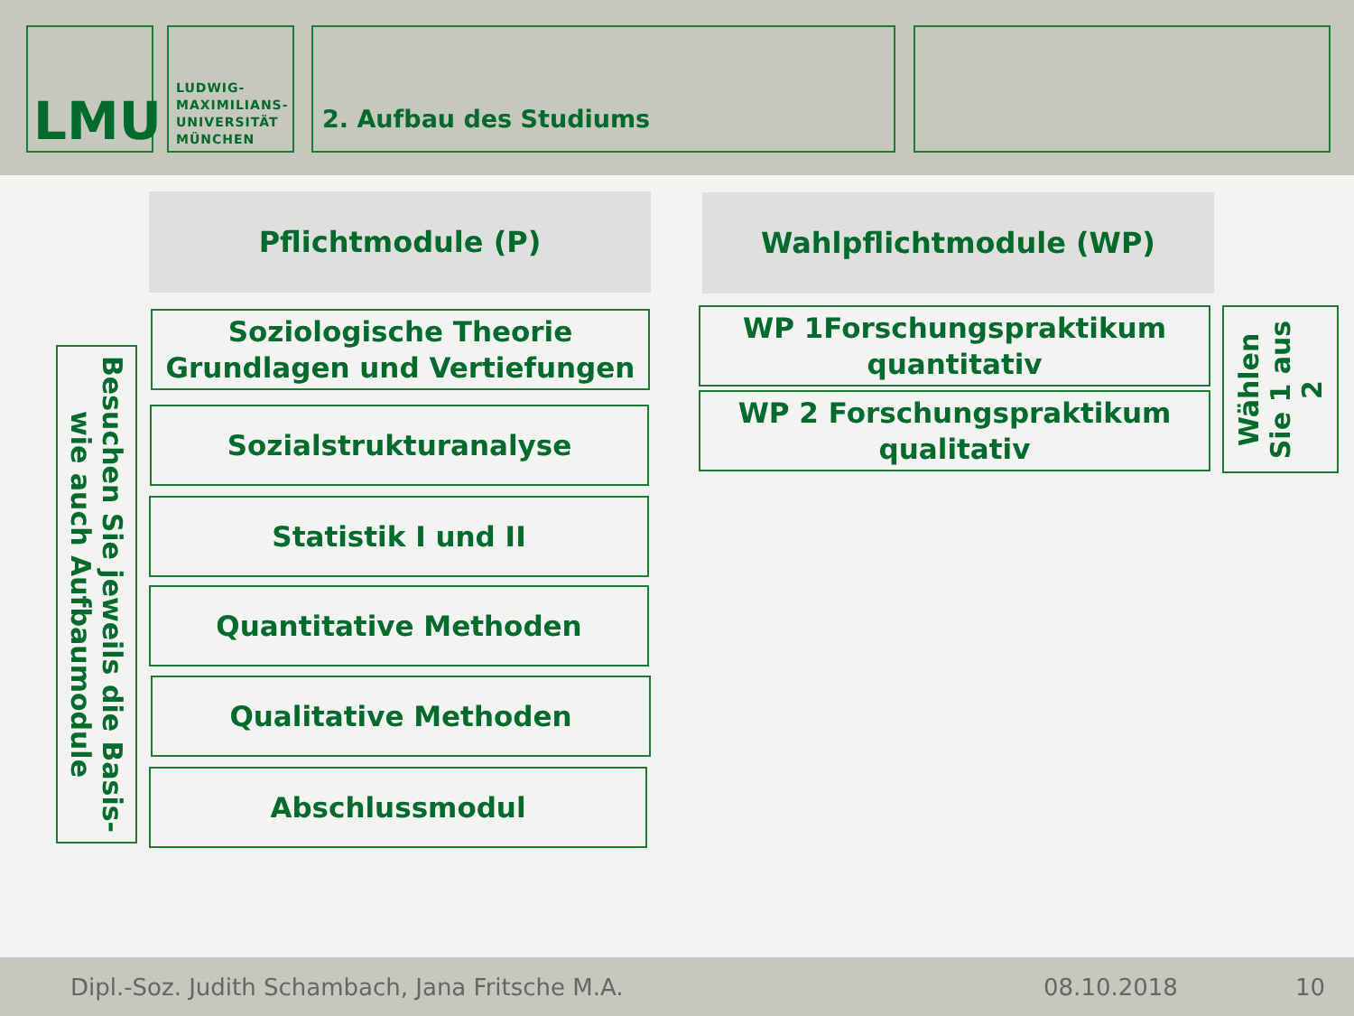LMU
LUDWIG-
MAXIMILIANS-
UNIVERSITÄT
MÜNCHEN
2. Aufbau des Studiums
Pflichtmodule (P) Wahlpflichtmodule (WP)
Besuchen Sie jeweils die Basis-
wie auch Aufbaumodule
Soziologische Theorie
Grundlagen und Vertiefungen
Sozialstrukturanalyse
Statistik I und II
Quantitative Methoden
Qualitative Methoden
Abschlussmodul
WP 1Forschungspraktikum
quantitativ
WP 2 Forschungspraktikum
qualitativ
Wählen
Sie 1 aus
2
Dipl.-Soz. Judith Schambach, Jana Fritsche M.A. 08.10.2018 10